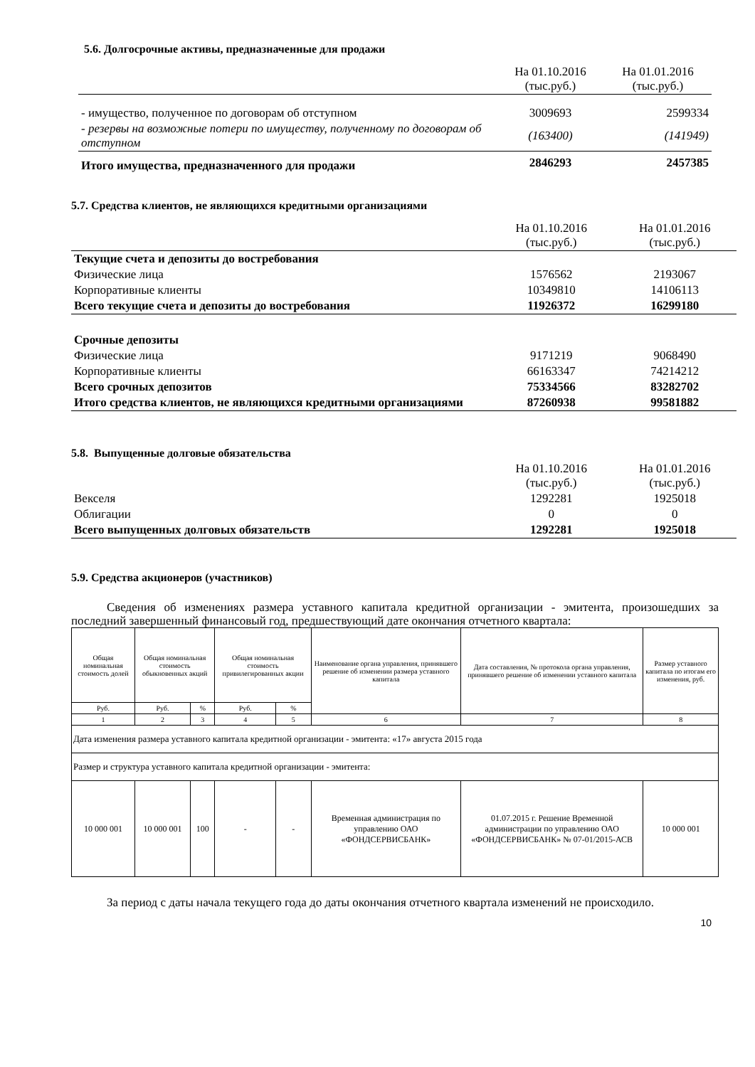5.6. Долгосрочные активы, предназначенные для продажи
| | На 01.10.2016 (тыс.руб.) | На 01.01.2016 (тыс.руб.) |
| - имущество, полученное по договорам об отступном | 3009693 | 2599334 |
| - резервы на возможные потери по имуществу, полученному по договорам об отступном | (163400) | (141949) |
| Итого имущества, предназначенного для продажи | 2846293 | 2457385 |
5.7. Средства клиентов, не являющихся кредитными организациями
| | На 01.10.2016 (тыс.руб.) | На 01.01.2016 (тыс.руб.) |
| Текущие счета и депозиты до востребования | | |
| Физические лица | 1576562 | 2193067 |
| Корпоративные клиенты | 10349810 | 14106113 |
| Всего текущие счета и депозиты до востребования | 11926372 | 16299180 |
| Срочные депозиты | | |
| Физические лица | 9171219 | 9068490 |
| Корпоративные клиенты | 66163347 | 74214212 |
| Всего срочных депозитов | 75334566 | 83282702 |
| Итого средства клиентов, не являющихся кредитными организациями | 87260938 | 99581882 |
5.8. Выпущенные долговые обязательства
| | На 01.10.2016 (тыс.руб.) | На 01.01.2016 (тыс.руб.) |
| Векселя | 1292281 | 1925018 |
| Облигации | 0 | 0 |
| Всего выпущенных долговых обязательств | 1292281 | 1925018 |
5.9. Средства акционеров (участников)
Сведения об изменениях размера уставного капитала кредитной организации - эмитента, произошедших за последний завершенный финансовый год, предшествующий дате окончания отчетного квартала:
| Общая номинальная стоимость долей | Общая номинальная стоимость обыкновенных акций | | Общая номинальная стоимость привилегированных акции | | Наименование органа управления, принявшего решение об изменении размера уставного капитала | Дата составления, № протокола органа управления, принявшего решение об изменении уставного капитала | Размер уставного капитала по итогам его изменения, руб. |
| Руб. | Руб. | % | Руб. | % | | | |
| 1 | 2 | 3 | 4 | 5 | 6 | 7 | 8 |
| Дата изменения размера уставного капитала кредитной организации - эмитента: «17» августа 2015 года | | | | | | | |
| Размер и структура уставного капитала кредитной организации - эмитента: | | | | | | | |
| 10 000 001 | 10 000 001 | 100 | - | - | Временная администрация по управлению ОАО «ФОНДСЕРВИСБАНК» | 01.07.2015 г. Решение Временной администрации по управлению ОАО «ФОНДСЕРВИСБАНК» № 07-01/2015-АСВ | 10 000 001 |
За период с даты начала текущего года до даты окончания отчетного квартала изменений не происходило.
10